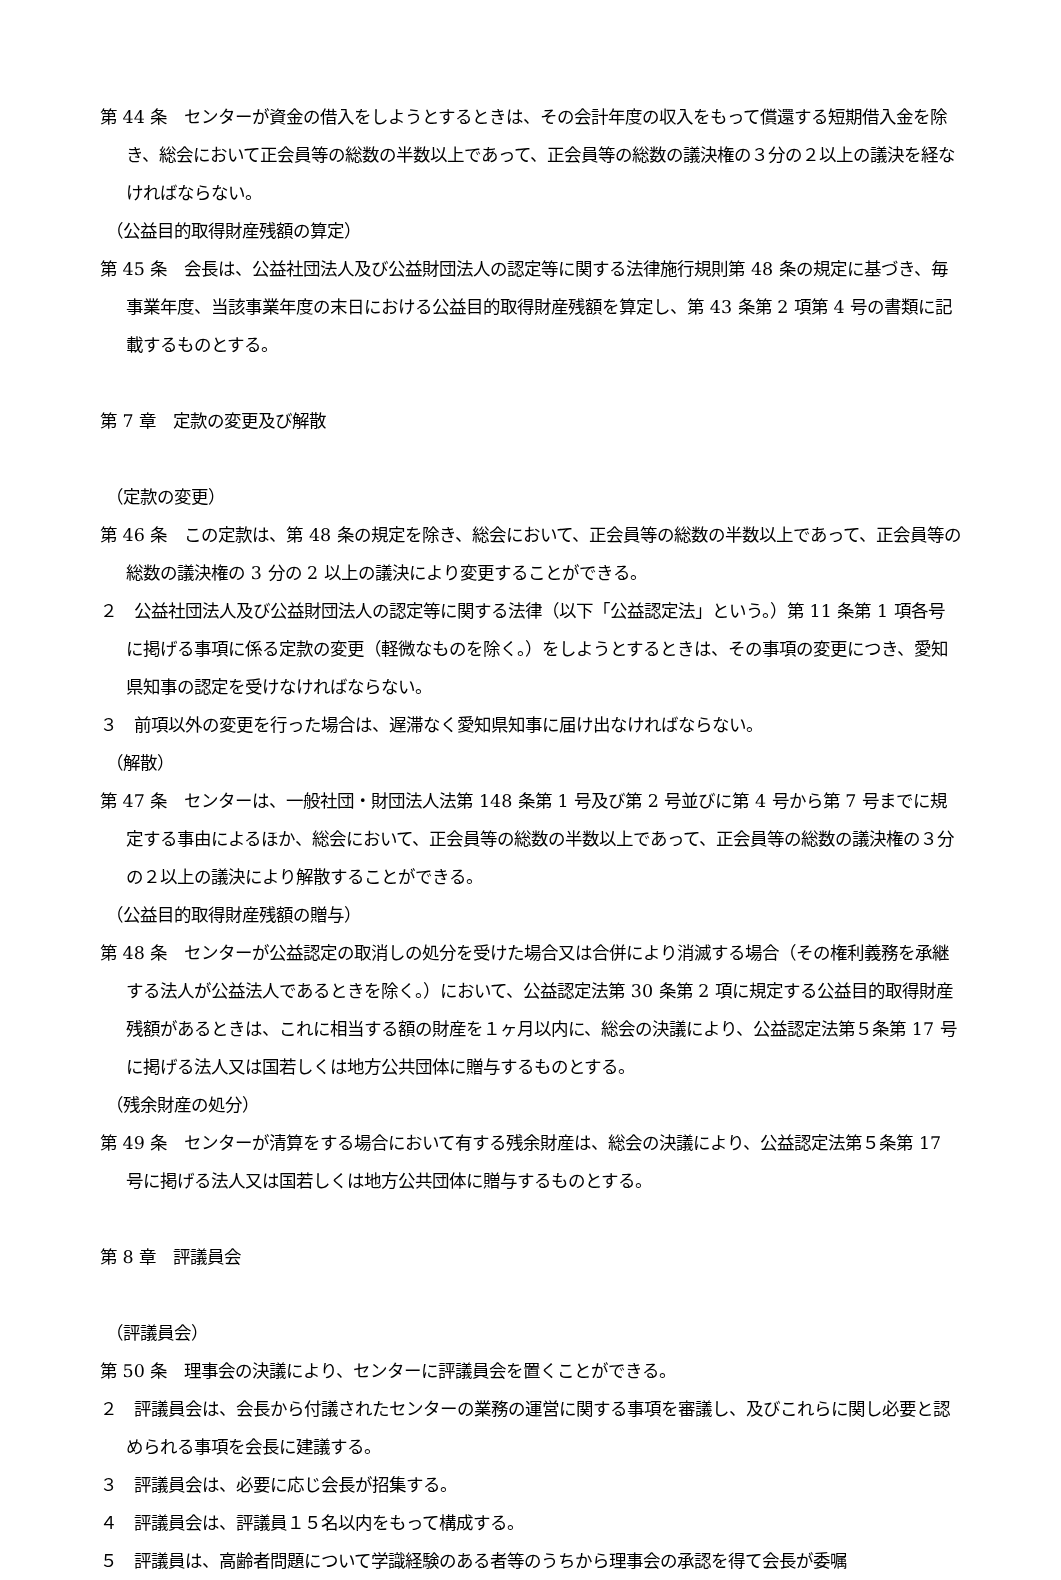第 44 条　センターが資金の借入をしようとするときは、その会計年度の収入をもって償還する短期借入金を除き、総会において正会員等の総数の半数以上であって、正会員等の総数の議決権の３分の２以上の議決を経なければならない。
（公益目的取得財産残額の算定）
第 45 条　会長は、公益社団法人及び公益財団法人の認定等に関する法律施行規則第 48 条の規定に基づき、毎事業年度、当該事業年度の末日における公益目的取得財産残額を算定し、第 43 条第 2 項第 4 号の書類に記載するものとする。
第 7 章　定款の変更及び解散
（定款の変更）
第 46 条　この定款は、第 48 条の規定を除き、総会において、正会員等の総数の半数以上であって、正会員等の総数の議決権の 3 分の 2 以上の議決により変更することができる。
２　公益社団法人及び公益財団法人の認定等に関する法律（以下「公益認定法」という。）第 11 条第 1 項各号に掲げる事項に係る定款の変更（軽微なものを除く。）をしようとするときは、その事項の変更につき、愛知県知事の認定を受けなければならない。
３　前項以外の変更を行った場合は、遅滞なく愛知県知事に届け出なければならない。
（解散）
第 47 条　センターは、一般社団・財団法人法第 148 条第 1 号及び第 2 号並びに第 4 号から第 7 号までに規定する事由によるほか、総会において、正会員等の総数の半数以上であって、正会員等の総数の議決権の３分の２以上の議決により解散することができる。
（公益目的取得財産残額の贈与）
第 48 条　センターが公益認定の取消しの処分を受けた場合又は合併により消滅する場合（その権利義務を承継する法人が公益法人であるときを除く。）において、公益認定法第 30 条第 2 項に規定する公益目的取得財産残額があるときは、これに相当する額の財産を１ヶ月以内に、総会の決議により、公益認定法第５条第 17 号に掲げる法人又は国若しくは地方公共団体に贈与するものとする。
（残余財産の処分）
第 49 条　センターが清算をする場合において有する残余財産は、総会の決議により、公益認定法第５条第 17 号に掲げる法人又は国若しくは地方公共団体に贈与するものとする。
第 8 章　評議員会
（評議員会）
第 50 条　理事会の決議により、センターに評議員会を置くことができる。
２　評議員会は、会長から付議されたセンターの業務の運営に関する事項を審議し、及びこれらに関し必要と認められる事項を会長に建議する。
３　評議員会は、必要に応じ会長が招集する。
４　評議員会は、評議員１５名以内をもって構成する。
５　評議員は、高齢者問題について学識経験のある者等のうちから理事会の承認を得て会長が委嘱